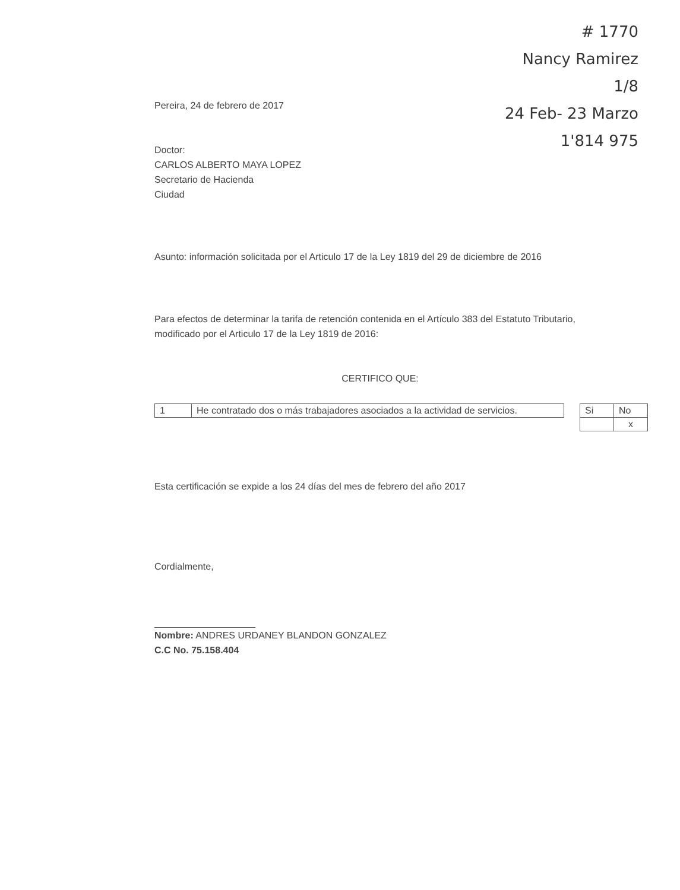# 1770
Nancy Ramirez
1/8
24 Feb- 23 Marzo
1'814 975
Pereira, 24 de febrero de 2017
Doctor:
CARLOS ALBERTO MAYA LOPEZ
Secretario de Hacienda
Ciudad
Asunto: información solicitada por el Articulo 17 de la Ley 1819 del 29 de diciembre de 2016
Para efectos de determinar la tarifa de retención contenida en el Artículo 383 del Estatuto Tributario, modificado por el Articulo 17 de la Ley 1819 de 2016:
CERTIFICO QUE:
| 1 | He contratado dos o más trabajadores asociados a la actividad de servicios. |
| Si | No |
| | x |
Esta certificación se expide a los 24 días del mes de febrero del año 2017
Cordialmente,
Nombre: ANDRES URDANEY BLANDON GONZALEZ
C.C No. 75.158.404